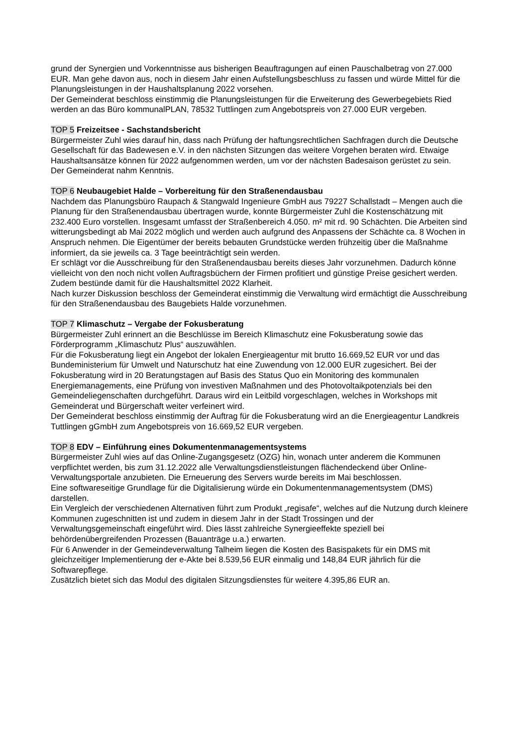grund der Synergien und Vorkenntnisse aus bisherigen Beauftragungen auf einen Pauschalbetrag von 27.000 EUR. Man gehe davon aus, noch in diesem Jahr einen Aufstellungsbeschluss zu fassen und würde Mittel für die Planungsleistungen in der Haushaltsplanung 2022 vorsehen.
Der Gemeinderat beschloss einstimmig die Planungsleistungen für die Erweiterung des Gewerbegebiets Ried werden an das Büro kommunalPLAN, 78532 Tuttlingen zum Angebotspreis von 27.000 EUR vergeben.
TOP 5 Freizeitsee - Sachstandsbericht
Bürgermeister Zuhl wies darauf hin, dass nach Prüfung der haftungsrechtlichen Sachfragen durch die Deutsche Gesellschaft für das Badewesen e.V. in den nächsten Sitzungen das weitere Vorgehen beraten wird. Etwaige Haushaltsansätze können für 2022 aufgenommen werden, um vor der nächsten Badesaison gerüstet zu sein.
Der Gemeinderat nahm Kenntnis.
TOP 6 Neubaugebiet Halde – Vorbereitung für den Straßenendausbau
Nachdem das Planungsbüro Raupach & Stangwald Ingenieure GmbH aus 79227 Schallstadt – Mengen auch die Planung für den Straßenendausbau übertragen wurde, konnte Bürgermeister Zuhl die Kostenschätzung mit 232.400 Euro vorstellen. Insgesamt umfasst der Straßenbereich 4.050. m² mit rd. 90 Schächten. Die Arbeiten sind witterungsbedingt ab Mai 2022 möglich und werden auch aufgrund des Anpassens der Schächte ca. 8 Wochen in Anspruch nehmen. Die Eigentümer der bereits bebauten Grundstücke werden frühzeitig über die Maßnahme informiert, da sie jeweils ca. 3 Tage beeinträchtigt sein werden.
Er schlägt vor die Ausschreibung für den Straßenendausbau bereits dieses Jahr vorzunehmen. Dadurch könne vielleicht von den noch nicht vollen Auftragsbüchern der Firmen profitiert und günstige Preise gesichert werden. Zudem bestünde damit für die Haushaltsmittel 2022 Klarheit.
Nach kurzer Diskussion beschloss der Gemeinderat einstimmig die Verwaltung wird ermächtigt die Ausschreibung für den Straßenendausbau des Baugebiets Halde vorzunehmen.
TOP 7 Klimaschutz – Vergabe der Fokusberatung
Bürgermeister Zuhl erinnert an die Beschlüsse im Bereich Klimaschutz eine Fokusberatung sowie das Förderprogramm „Klimaschutz Plus“ auszuwählen.
Für die Fokusberatung liegt ein Angebot der lokalen Energieagentur mit brutto 16.669,52 EUR vor und das Bundeministerium für Umwelt und Naturschutz hat eine Zuwendung von 12.000 EUR zugesichert. Bei der Fokusberatung wird in 20 Beratungstagen auf Basis des Status Quo ein Monitoring des kommunalen Energiemanagements, eine Prüfung von investiven Maßnahmen und des Photovoltaikpotenzials bei den Gemeindeliegenschaften durchgeführt. Daraus wird ein Leitbild vorgeschlagen, welches in Workshops mit Gemeinderat und Bürgerschaft weiter verfeinert wird.
Der Gemeinderat beschloss einstimmig der Auftrag für die Fokusberatung wird an die Energieagentur Landkreis Tuttlingen gGmbH zum Angebotspreis von 16.669,52 EUR vergeben.
TOP 8 EDV – Einführung eines Dokumentenmanagementsystems
Bürgermeister Zuhl wies auf das Online-Zugangsgesetz (OZG) hin, wonach unter anderem die Kommunen verpflichtet werden, bis zum 31.12.2022 alle Verwaltungsdienstleistungen flächendeckend über Online-Verwaltungsportale anzubieten. Die Erneuerung des Servers wurde bereits im Mai beschlossen.
Eine softwareseitige Grundlage für die Digitalisierung würde ein Dokumentenmanagementsystem (DMS) darstellen.
Ein Vergleich der verschiedenen Alternativen führt zum Produkt „regisafe“, welches auf die Nutzung durch kleinere Kommunen zugeschnitten ist und zudem in diesem Jahr in der Stadt Trossingen und der Verwaltungsgemeinschaft eingeführt wird. Dies lässt zahlreiche Synergieeffekte speziell bei behördenübergreifenden Prozessen (Bauanträge u.a.) erwarten.
Für 6 Anwender in der Gemeindeverwaltung Talheim liegen die Kosten des Basispakets für ein DMS mit gleichzeitiger Implementierung der e-Akte bei 8.539,56 EUR einmalig und 148,84 EUR jährlich für die Softwarepflege.
Zusätzlich bietet sich das Modul des digitalen Sitzungsdienstes für weitere 4.395,86 EUR an.